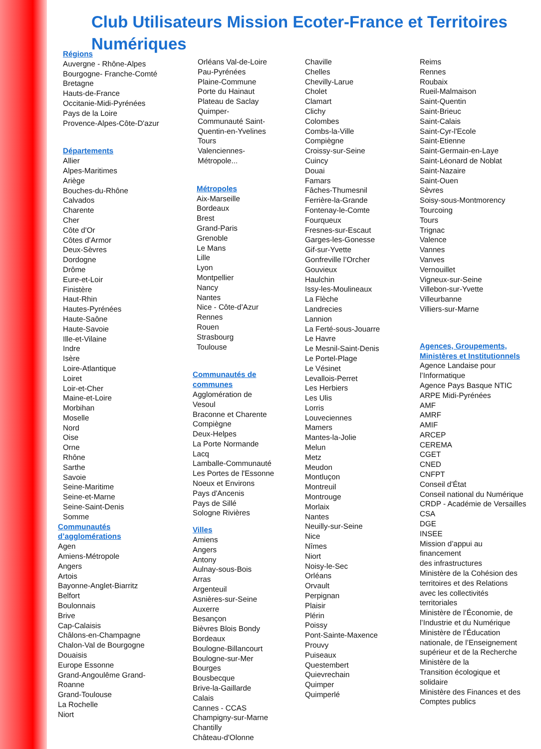Club Utilisateurs Mission Ecoter-France et Territoires
Numériques
Régions
Auvergne - Rhône-Alpes
Bourgogne- Franche-Comté
Bretagne
Hauts-de-France
Occitanie-Midi-Pyrénées
Pays de la Loire
Provence-Alpes-Côte-D'azur
Départements
Allier
Alpes-Maritimes
Ariège
Bouches-du-Rhône
Calvados
Charente
Cher
Côte d'Or
Côtes d’Armor
Deux-Sèvres
Dordogne
Drôme
Eure-et-Loir
Finistère
Haut-Rhin
Hautes-Pyrénées
Haute-Saône
Haute-Savoie
Ille-et-Vilaine
Indre
Isère
Loire-Atlantique
Loiret
Loir-et-Cher
Maine-et-Loire
Morbihan
Moselle
Nord
Oise
Orne
Rhône
Sarthe
Savoie
Seine-Maritime
Seine-et-Marne
Seine-Saint-Denis
Somme
Communautés
d’agglomérations
Agen
Amiens-Métropole
Angers
Artois
Bayonne-Anglet-Biarritz
Belfort
Boulonnais
Brive
Cap-Calaisis
Châlons-en-Champagne
Chalon-Val de Bourgogne
Douaisis
Europe Essonne
Grand-Angoulême Grand-
Roanne
Grand-Toulouse
La Rochelle
Niort
Orléans Val-de-Loire
Pau-Pyrénées
Plaine-Commune
Porte du Hainaut
Plateau de Saclay
Quimper-
Communauté Saint-
Quentin-en-Yvelines
Tours
Valenciennes-
Métropole...
Métropoles
Aix-Marseille
Bordeaux
Brest
Grand-Paris
Grenoble
Le Mans
Lille
Lyon
Montpellier
Nancy
Nantes
Nice - Côte-d’Azur
Rennes
Rouen
Strasbourg
Toulouse
Communautés de
communes
Agglomération de
Vesoul
Braconne et Charente
Compiègne
Deux-Helpes
La Porte Normande
Lacq
Lamballe-Communauté
Les Portes de l'Essonne
Noeux et Environs
Pays d'Ancenis
Pays de Sillé
Sologne Rivières
Villes
Amiens
Angers
Antony
Aulnay-sous-Bois
Arras
Argenteuil
Asnières-sur-Seine
Auxerre
Besançon
Bièvres Blois Bondy
Bordeaux
Boulogne-Billancourt
Boulogne-sur-Mer
Bourges
Bousbecque
Brive-la-Gaillarde
Calais
Cannes - CCAS
Champigny-sur-Marne
Chantilly
Château-d'Olonne
Chaville
Chelles
Chevilly-Larue
Cholet
Clamart
Clichy
Colombes
Combs-la-Ville
Compiègne
Croissy-sur-Seine
Cuincy
Douai
Famars
Fâches-Thumesnil
Ferrière-la-Grande
Fontenay-le-Comte
Fourqueux
Fresnes-sur-Escaut
Garges-les-Gonesse
Gif-sur-Yvette
Gonfreville l’Orcher
Gouvieux
Haulchin
Issy-les-Moulineaux
La Flèche
Landrecies
Lannion
La Ferté-sous-Jouarre
Le Havre
Le Mesnil-Saint-Denis
Le Portel-Plage
Le Vésinet
Levallois-Perret
Les Herbiers
Les Ulis
Lorris
Louveciennes
Mamers
Mantes-la-Jolie
Melun
Metz
Meudon
Montluçon
Montreuil
Montrouge
Morlaix
Nantes
Neuilly-sur-Seine
Nice
Nîmes
Niort
Noisy-le-Sec
Orléans
Orvault
Perpignan
Plaisir
Plérin
Poissy
Pont-Sainte-Maxence
Prouvy
Puiseaux
Questembert
Quievrechain
Quimper
Quimperlé
Reims
Rennes
Roubaix
Rueil-Malmaison
Saint-Quentin
Saint-Brieuc
Saint-Calais
Saint-Cyr-l'Ecole
Saint-Etienne
Saint-Germain-en-Laye
Saint-Léonard de Noblat
Saint-Nazaire
Saint-Ouen
Sèvres
Soisy-sous-Montmorency
Tourcoing
Tours
Trignac
Valence
Vannes
Vanves
Vernouillet
Vigneux-sur-Seine
Villebon-sur-Yvette
Villeurbanne
Villiers-sur-Marne
Agences, Groupements,
Ministères et Institutionnels
Agence Landaise pour
l’Informatique
Agence Pays Basque NTIC
ARPE Midi-Pyrénées
AMF
AMRF
AMIF
ARCEP
CEREMA
CGET
CNED
CNFPT
Conseil d'État
Conseil national du Numérique
CRDP - Académie de Versailles
CSA
DGE
INSEE
Mission d’appui au
financement
des infrastructures
Ministère de la Cohésion des
territoires et des Relations
avec les collectivités
territoriales
Ministère de l’Économie, de
l’Industrie et du Numérique
Ministère de l’Éducation
nationale, de l’Enseignement
supérieur et de la Recherche
Ministère de la
Transition écologique et
solidaire
Ministère des Finances et des
Comptes publics